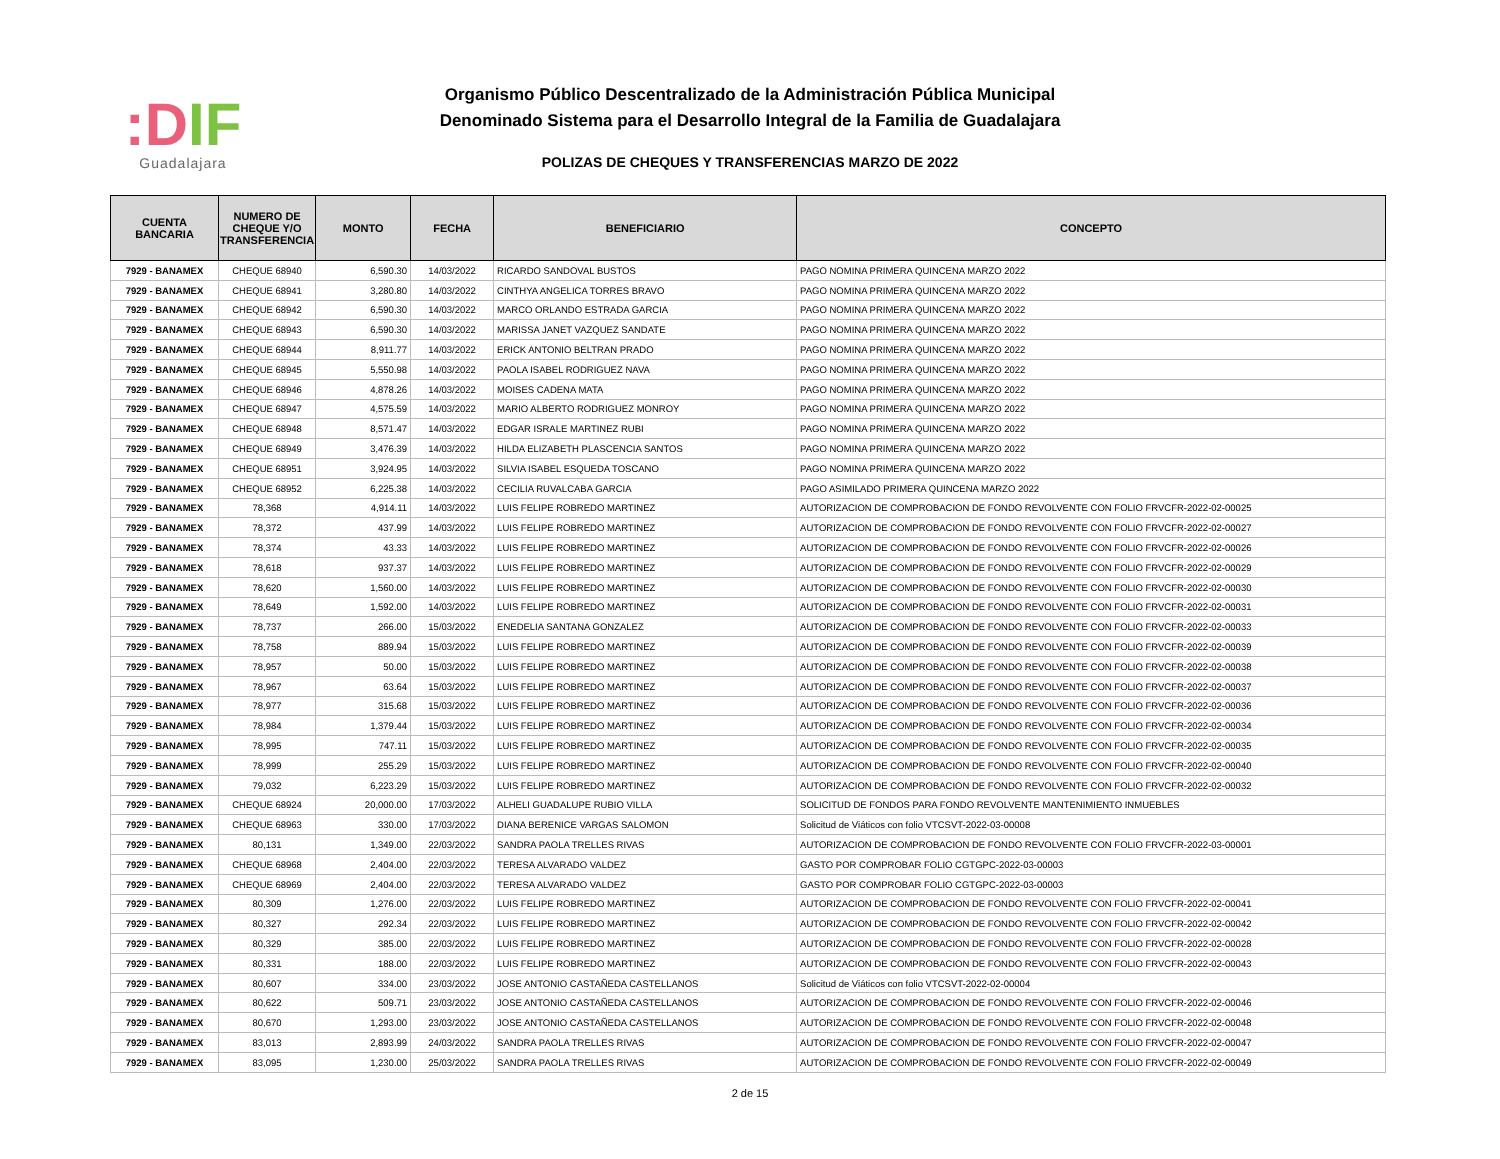:DIF
Guadalajara
Organismo Público Descentralizado de la Administración Pública Municipal
Denominado Sistema para el Desarrollo Integral de la Familia de Guadalajara
POLIZAS DE CHEQUES Y TRANSFERENCIAS MARZO DE 2022
| CUENTA BANCARIA | NUMERO DE CHEQUE Y/O TRANSFERENCIA | MONTO | FECHA | BENEFICIARIO | CONCEPTO |
| --- | --- | --- | --- | --- | --- |
| 7929 - BANAMEX | CHEQUE 68940 | 6,590.30 | 14/03/2022 | RICARDO SANDOVAL BUSTOS | PAGO NOMINA PRIMERA QUINCENA MARZO 2022 |
| 7929 - BANAMEX | CHEQUE 68941 | 3,280.80 | 14/03/2022 | CINTHYA ANGELICA TORRES BRAVO | PAGO NOMINA PRIMERA QUINCENA MARZO 2022 |
| 7929 - BANAMEX | CHEQUE 68942 | 6,590.30 | 14/03/2022 | MARCO ORLANDO ESTRADA GARCIA | PAGO NOMINA PRIMERA QUINCENA MARZO 2022 |
| 7929 - BANAMEX | CHEQUE 68943 | 6,590.30 | 14/03/2022 | MARISSA JANET VAZQUEZ SANDATE | PAGO NOMINA PRIMERA QUINCENA MARZO 2022 |
| 7929 - BANAMEX | CHEQUE 68944 | 8,911.77 | 14/03/2022 | ERICK ANTONIO BELTRAN PRADO | PAGO NOMINA PRIMERA QUINCENA MARZO 2022 |
| 7929 - BANAMEX | CHEQUE 68945 | 5,550.98 | 14/03/2022 | PAOLA ISABEL RODRIGUEZ NAVA | PAGO NOMINA PRIMERA QUINCENA MARZO 2022 |
| 7929 - BANAMEX | CHEQUE 68946 | 4,878.26 | 14/03/2022 | MOISES CADENA MATA | PAGO NOMINA PRIMERA QUINCENA MARZO 2022 |
| 7929 - BANAMEX | CHEQUE 68947 | 4,575.59 | 14/03/2022 | MARIO ALBERTO RODRIGUEZ MONROY | PAGO NOMINA PRIMERA QUINCENA MARZO 2022 |
| 7929 - BANAMEX | CHEQUE 68948 | 8,571.47 | 14/03/2022 | EDGAR ISRALE MARTINEZ RUBI | PAGO NOMINA PRIMERA QUINCENA MARZO 2022 |
| 7929 - BANAMEX | CHEQUE 68949 | 3,476.39 | 14/03/2022 | HILDA ELIZABETH PLASCENCIA SANTOS | PAGO NOMINA PRIMERA QUINCENA MARZO 2022 |
| 7929 - BANAMEX | CHEQUE 68951 | 3,924.95 | 14/03/2022 | SILVIA ISABEL ESQUEDA TOSCANO | PAGO NOMINA PRIMERA QUINCENA MARZO 2022 |
| 7929 - BANAMEX | CHEQUE 68952 | 6,225.38 | 14/03/2022 | CECILIA RUVALCABA GARCIA | PAGO ASIMILADO PRIMERA QUINCENA MARZO 2022 |
| 7929 - BANAMEX | 78,368 | 4,914.11 | 14/03/2022 | LUIS FELIPE ROBREDO MARTINEZ | AUTORIZACION DE COMPROBACION DE FONDO REVOLVENTE CON FOLIO FRVCFR-2022-02-00025 |
| 7929 - BANAMEX | 78,372 | 437.99 | 14/03/2022 | LUIS FELIPE ROBREDO MARTINEZ | AUTORIZACION DE COMPROBACION DE FONDO REVOLVENTE CON FOLIO FRVCFR-2022-02-00027 |
| 7929 - BANAMEX | 78,374 | 43.33 | 14/03/2022 | LUIS FELIPE ROBREDO MARTINEZ | AUTORIZACION DE COMPROBACION DE FONDO REVOLVENTE CON FOLIO FRVCFR-2022-02-00026 |
| 7929 - BANAMEX | 78,618 | 937.37 | 14/03/2022 | LUIS FELIPE ROBREDO MARTINEZ | AUTORIZACION DE COMPROBACION DE FONDO REVOLVENTE CON FOLIO FRVCFR-2022-02-00029 |
| 7929 - BANAMEX | 78,620 | 1,560.00 | 14/03/2022 | LUIS FELIPE ROBREDO MARTINEZ | AUTORIZACION DE COMPROBACION DE FONDO REVOLVENTE CON FOLIO FRVCFR-2022-02-00030 |
| 7929 - BANAMEX | 78,649 | 1,592.00 | 14/03/2022 | LUIS FELIPE ROBREDO MARTINEZ | AUTORIZACION DE COMPROBACION DE FONDO REVOLVENTE CON FOLIO FRVCFR-2022-02-00031 |
| 7929 - BANAMEX | 78,737 | 266.00 | 15/03/2022 | ENEDELIA SANTANA GONZALEZ | AUTORIZACION DE COMPROBACION DE FONDO REVOLVENTE CON FOLIO FRVCFR-2022-02-00033 |
| 7929 - BANAMEX | 78,758 | 889.94 | 15/03/2022 | LUIS FELIPE ROBREDO MARTINEZ | AUTORIZACION DE COMPROBACION DE FONDO REVOLVENTE CON FOLIO FRVCFR-2022-02-00039 |
| 7929 - BANAMEX | 78,957 | 50.00 | 15/03/2022 | LUIS FELIPE ROBREDO MARTINEZ | AUTORIZACION DE COMPROBACION DE FONDO REVOLVENTE CON FOLIO FRVCFR-2022-02-00038 |
| 7929 - BANAMEX | 78,967 | 63.64 | 15/03/2022 | LUIS FELIPE ROBREDO MARTINEZ | AUTORIZACION DE COMPROBACION DE FONDO REVOLVENTE CON FOLIO FRVCFR-2022-02-00037 |
| 7929 - BANAMEX | 78,977 | 315.68 | 15/03/2022 | LUIS FELIPE ROBREDO MARTINEZ | AUTORIZACION DE COMPROBACION DE FONDO REVOLVENTE CON FOLIO FRVCFR-2022-02-00036 |
| 7929 - BANAMEX | 78,984 | 1,379.44 | 15/03/2022 | LUIS FELIPE ROBREDO MARTINEZ | AUTORIZACION DE COMPROBACION DE FONDO REVOLVENTE CON FOLIO FRVCFR-2022-02-00034 |
| 7929 - BANAMEX | 78,995 | 747.11 | 15/03/2022 | LUIS FELIPE ROBREDO MARTINEZ | AUTORIZACION DE COMPROBACION DE FONDO REVOLVENTE CON FOLIO FRVCFR-2022-02-00035 |
| 7929 - BANAMEX | 78,999 | 255.29 | 15/03/2022 | LUIS FELIPE ROBREDO MARTINEZ | AUTORIZACION DE COMPROBACION DE FONDO REVOLVENTE CON FOLIO FRVCFR-2022-02-00040 |
| 7929 - BANAMEX | 79,032 | 6,223.29 | 15/03/2022 | LUIS FELIPE ROBREDO MARTINEZ | AUTORIZACION DE COMPROBACION DE FONDO REVOLVENTE CON FOLIO FRVCFR-2022-02-00032 |
| 7929 - BANAMEX | CHEQUE 68924 | 20,000.00 | 17/03/2022 | ALHELI GUADALUPE RUBIO VILLA | SOLICITUD DE FONDOS PARA FONDO REVOLVENTE MANTENIMIENTO INMUEBLES |
| 7929 - BANAMEX | CHEQUE 68963 | 330.00 | 17/03/2022 | DIANA BERENICE VARGAS SALOMON | Solicitud de Viáticos con folio VTCSVT-2022-03-00008 |
| 7929 - BANAMEX | 80,131 | 1,349.00 | 22/03/2022 | SANDRA PAOLA TRELLES RIVAS | AUTORIZACION DE COMPROBACION DE FONDO REVOLVENTE CON FOLIO FRVCFR-2022-03-00001 |
| 7929 - BANAMEX | CHEQUE 68968 | 2,404.00 | 22/03/2022 | TERESA ALVARADO VALDEZ | GASTO POR COMPROBAR FOLIO CGTGPC-2022-03-00003 |
| 7929 - BANAMEX | CHEQUE 68969 | 2,404.00 | 22/03/2022 | TERESA ALVARADO VALDEZ | GASTO POR COMPROBAR FOLIO CGTGPC-2022-03-00003 |
| 7929 - BANAMEX | 80,309 | 1,276.00 | 22/03/2022 | LUIS FELIPE ROBREDO MARTINEZ | AUTORIZACION DE COMPROBACION DE FONDO REVOLVENTE CON FOLIO FRVCFR-2022-02-00041 |
| 7929 - BANAMEX | 80,327 | 292.34 | 22/03/2022 | LUIS FELIPE ROBREDO MARTINEZ | AUTORIZACION DE COMPROBACION DE FONDO REVOLVENTE CON FOLIO FRVCFR-2022-02-00042 |
| 7929 - BANAMEX | 80,329 | 385.00 | 22/03/2022 | LUIS FELIPE ROBREDO MARTINEZ | AUTORIZACION DE COMPROBACION DE FONDO REVOLVENTE CON FOLIO FRVCFR-2022-02-00028 |
| 7929 - BANAMEX | 80,331 | 188.00 | 22/03/2022 | LUIS FELIPE ROBREDO MARTINEZ | AUTORIZACION DE COMPROBACION DE FONDO REVOLVENTE CON FOLIO FRVCFR-2022-02-00043 |
| 7929 - BANAMEX | 80,607 | 334.00 | 23/03/2022 | JOSE ANTONIO CASTAÑEDA CASTELLANOS | Solicitud de Viáticos con folio VTCSVT-2022-02-00004 |
| 7929 - BANAMEX | 80,622 | 509.71 | 23/03/2022 | JOSE ANTONIO CASTAÑEDA CASTELLANOS | AUTORIZACION DE COMPROBACION DE FONDO REVOLVENTE CON FOLIO FRVCFR-2022-02-00046 |
| 7929 - BANAMEX | 80,670 | 1,293.00 | 23/03/2022 | JOSE ANTONIO CASTAÑEDA CASTELLANOS | AUTORIZACION DE COMPROBACION DE FONDO REVOLVENTE CON FOLIO FRVCFR-2022-02-00048 |
| 7929 - BANAMEX | 83,013 | 2,893.99 | 24/03/2022 | SANDRA PAOLA TRELLES RIVAS | AUTORIZACION DE COMPROBACION DE FONDO REVOLVENTE CON FOLIO FRVCFR-2022-02-00047 |
| 7929 - BANAMEX | 83,095 | 1,230.00 | 25/03/2022 | SANDRA PAOLA TRELLES RIVAS | AUTORIZACION DE COMPROBACION DE FONDO REVOLVENTE CON FOLIO FRVCFR-2022-02-00049 |
2 de 15